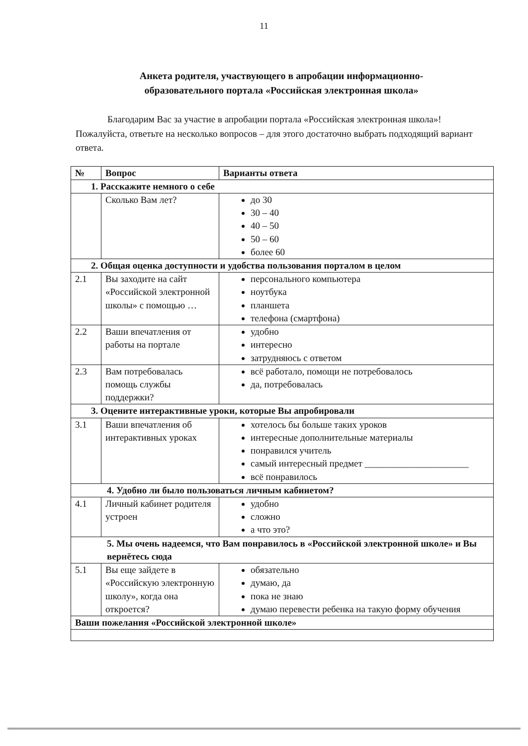11
Анкета родителя, участвующего в апробации информационно-образовательного портала «Российская электронная школа»
Благодарим Вас за участие в апробации портала «Российская электронная школа»! Пожалуйста, ответьте на несколько вопросов – для этого достаточно выбрать подходящий вариант ответа.
| № | Вопрос | Варианты ответа |
| --- | --- | --- |
| 1. Расскажите немного о себе | | |
| | Сколько Вам лет? | до 30 30 – 40 40 – 50 50 – 60 более 60 |
| 2. Общая оценка доступности и удобства пользования порталом в целом | | |
| 2.1 | Вы заходите на сайт «Российской электронной школы» с помощью … | персонального компьютера ноутбука планшета телефона (смартфона) |
| 2.2 | Ваши впечатления от работы на портале | удобно интересно затрудняюсь с ответом |
| 2.3 | Вам потребовалась помощь службы поддержки? | всё работало, помощи не потребовалось да, потребовалась |
| 3. Оцените интерактивные уроки, которые Вы апробировали | | |
| 3.1 | Ваши впечатления об интерактивных уроках | хотелось бы больше таких уроков интересные дополнительные материалы понравился учитель самый интересный предмет ______________________ всё понравилось |
| 4. Удобно ли было пользоваться личным кабинетом? | | |
| 4.1 | Личный кабинет родителя устроен | удобно сложно а что это? |
| 5. Мы очень надеемся, что Вам понравилось в «Российской электронной школе» и Вы вернётесь сюда | | |
| 5.1 | Вы еще зайдете в «Российскую электронную школу», когда она откроется? | обязательно думаю, да пока не знаю думаю перевести ребенка на такую форму обучения |
| Ваши пожелания «Российской электронной школе» | | |